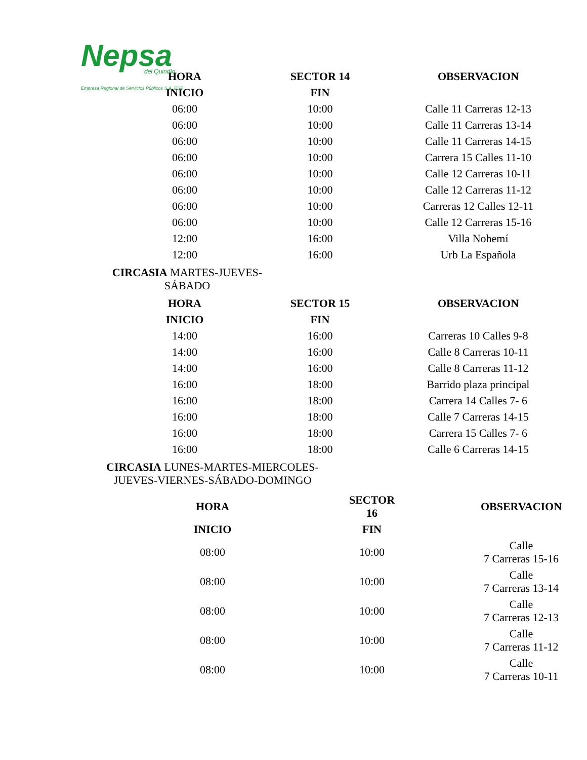Nepsa
del Quindío
Empresa Regional de Servicios Públicos S.A. ESP
| HORA | SECTOR 14 | OBSERVACION |
| --- | --- | --- |
| INICIO | FIN | |
| 06:00 | 10:00 | Calle 11 Carreras 12-13 |
| 06:00 | 10:00 | Calle 11 Carreras 13-14 |
| 06:00 | 10:00 | Calle 11 Carreras 14-15 |
| 06:00 | 10:00 | Carrera 15 Calles 11-10 |
| 06:00 | 10:00 | Calle 12 Carreras 10-11 |
| 06:00 | 10:00 | Calle 12 Carreras 11-12 |
| 06:00 | 10:00 | Carreras 12 Calles 12-11 |
| 06:00 | 10:00 | Calle 12 Carreras 15-16 |
| 12:00 | 16:00 | Villa Nohemí |
| 12:00 | 16:00 | Urb La Española |
CIRCASIA MARTES-JUEVES-
SÁBADO
| HORA | SECTOR 15 | OBSERVACION |
| --- | --- | --- |
| INICIO | FIN | |
| 14:00 | 16:00 | Carreras 10 Calles 9-8 |
| 14:00 | 16:00 | Calle 8 Carreras 10-11 |
| 14:00 | 16:00 | Calle 8 Carreras 11-12 |
| 16:00 | 18:00 | Barrido plaza principal |
| 16:00 | 18:00 | Carrera 14 Calles 7- 6 |
| 16:00 | 18:00 | Calle 7 Carreras 14-15 |
| 16:00 | 18:00 | Carrera 15 Calles 7- 6 |
| 16:00 | 18:00 | Calle 6 Carreras 14-15 |
CIRCASIA LUNES-MARTES-MIERCOLES-
JUEVES-VIERNES-SÁBADO-DOMINGO
| HORA | SECTOR 16 | OBSERVACION |
| --- | --- | --- |
| INICIO | FIN | |
| 08:00 | 10:00 | Calle 7 Carreras 15-16 |
| 08:00 | 10:00 | Calle 7 Carreras 13-14 |
| 08:00 | 10:00 | Calle 7 Carreras 12-13 |
| 08:00 | 10:00 | Calle 7 Carreras 11-12 |
| 08:00 | 10:00 | Calle 7 Carreras 10-11 |